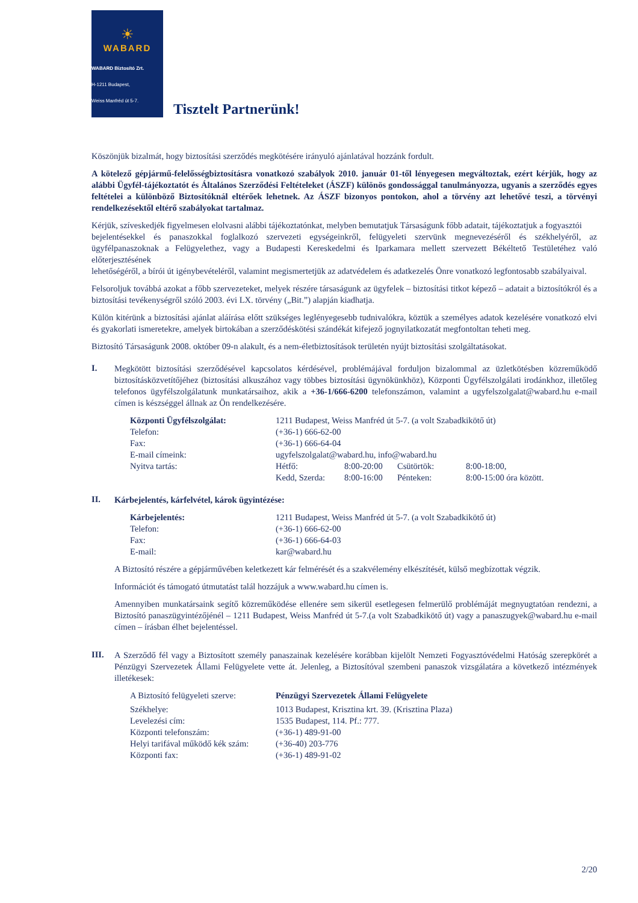☀
WABARD
WABARD Biztosító Zrt.
H-1211 Budapest,
Weiss Manfréd út 5-7.
Tisztelt Partnerünk!
Köszönjük bizalmát, hogy biztosítási szerződés megkötésére irányuló ajánlatával hozzánk fordult.
A kötelező gépjármű-felelősségbiztosításra vonatkozó szabályok 2010. január 01-től lényegesen megváltoztak, ezért kérjük, hogy az alábbi Ügyfél-tájékoztatót és Általános Szerződési Feltételeket (ÁSZF) különös gondossággal tanulmányozza, ugyanis a szerződés egyes feltételei a különböző Biztosítóknál eltérőek lehetnek. Az ÁSZF bizonyos pontokon, ahol a törvény azt lehetővé teszi, a törvényi rendelkezésektől eltérő szabályokat tartalmaz.
Kérjük, szíveskedjék figyelmesen elolvasni alábbi tájékoztatónkat, melyben bemutatjuk Társaságunk főbb adatait, tájékoztatjuk a fogyasztói
bejelentésekkel és panaszokkal foglalkozó szervezeti egységeinkről, felügyeleti szervünk megnevezéséről és székhelyéről, az ügyfélpanaszoknak a Felügyelethez, vagy a Budapesti Kereskedelmi és Iparkamara mellett szervezett Békéltető Testületéhez való előterjesztésének
lehetőségéről, a bírói út igénybevételéről, valamint megismertetjük az adatvédelem és adatkezelés Önre vonatkozó legfontosabb szabályaival.
Felsoroljuk továbbá azokat a főbb szervezeteket, melyek részére társaságunk az ügyfelek – biztosítási titkot képező – adatait a biztosítókról és a biztosítási tevékenységről szóló 2003. évi LX. törvény („Bit.”) alapján kiadhatja.
Külön kitérünk a biztosítási ajánlat aláírása előtt szükséges leglényegesebb tudnivalókra, köztük a személyes adatok kezelésére vonatkozó elvi és gyakorlati ismeretekre, amelyek birtokában a szerződéskötési szándékát kifejező jognyilatkozatát megfontoltan teheti meg.
Biztosító Társaságunk 2008. október 09-n alakult, és a nem-életbiztosítások területén nyújt biztosítási szolgáltatásokat.
I.
Megkötött biztosítási szerződésével kapcsolatos kérdésével, problémájával forduljon bizalommal az üzletkötésben közreműködő biztosításközvetítőjéhez (biztosítási alkuszához vagy többes biztosítási ügynökünkhöz), Központi Ügyfélszolgálati irodánkhoz, illetőleg telefonos ügyfélszolgálatunk munkatársaihoz, akik a +36-1/666-6200 telefonszámon, valamint a ugyfelszolgalat@wabard.hu e-mail címen is készséggel állnak az Ön rendelkezésére.
| Központi Ügyfélszolgálat: | 1211 Budapest, Weiss Manfréd út 5-7. (a volt Szabadkikötő út) | | | |
| Telefon: | (+36-1) 666-62-00 | | | |
| Fax: | (+36-1) 666-64-04 | | | |
| E-mail címeink: | ugyfelszolgalat@wabard.hu , info@wabard.hu | | | |
| Nyitva tartás: | Hétfő: | 8:00-20:00 | Csütörtök: | 8:00-18:00, |
| | Kedd, Szerda: | 8:00-16:00 | Pénteken: | 8:00-15:00 óra között. |
II.
Kárbejelentés, kárfelvétel, károk ügyintézése:
| Kárbejelentés: | 1211 Budapest, Weiss Manfréd út 5-7. (a volt Szabadkikötő út) |
| Telefon: | (+36-1) 666-62-00 |
| Fax: | (+36-1) 666-64-03 |
| E-mail: | kar@wabard.hu |
A Biztosító részére a gépjárművében keletkezett kár felmérését és a szakvélemény elkészítését, külső megbízottak végzik.
Információt és támogató útmutatást talál hozzájuk a www.wabard.hu címen is.
Amennyiben munkatársaink segítő közreműködése ellenére sem sikerül esetlegesen felmerülő problémáját megnyugtatóan rendezni, a Biztosító panaszügyintézőjénél – 1211 Budapest, Weiss Manfréd út 5-7.(a volt Szabadkikötő út) vagy a panaszugyek@wabard.hu e-mail címen – írásban élhet bejelentéssel.
III.
A Szerződő fél vagy a Biztosított személy panaszainak kezelésére korábban kijelölt Nemzeti Fogyasztóvédelmi Hatóság szerepkörét a Pénzügyi Szervezetek Állami Felügyelete vette át. Jelenleg, a Biztosítóval szembeni panaszok vizsgálatára a következő intézmények illetékesek:
| A Biztosító felügyeleti szerve: | Pénzügyi Szervezetek Állami Felügyelete |
| Székhelye: | 1013 Budapest, Krisztina krt. 39. (Krisztina Plaza) |
| Levelezési cím: | 1535 Budapest, 114. Pf.: 777. |
| Központi telefonszám: | (+36-1) 489-91-00 |
| Helyi tarifával működő kék szám: | (+36-40) 203-776 |
| Központi fax: | (+36-1) 489-91-02 |
2/20